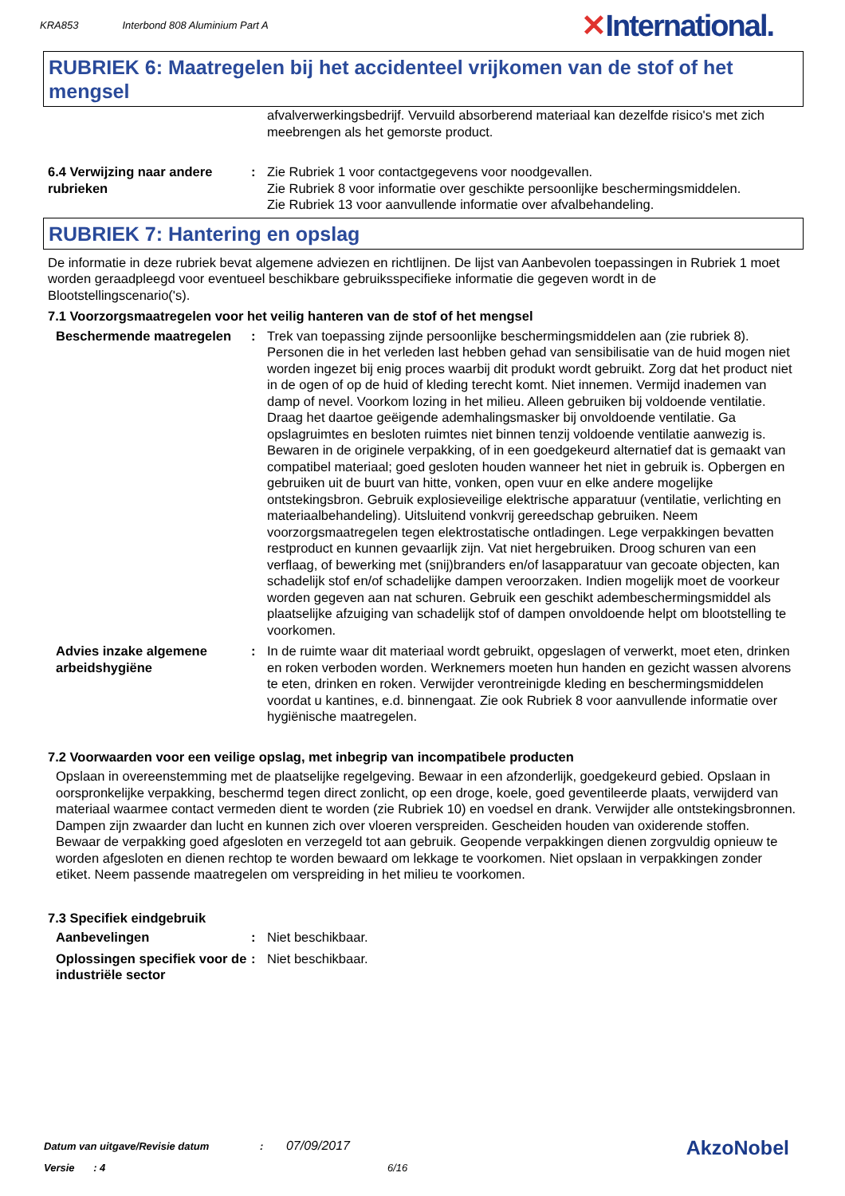KRA853 Interbond 808 Aluminium Part A
✕International.
RUBRIEK 6: Maatregelen bij het accidenteel vrijkomen van de stof of het mengsel
afvalverwerkingsbedrijf. Vervuild absorberend materiaal kan dezelfde risico's met zich meebrengen als het gemorste product.
6.4 Verwijzing naar andere rubrieken
: Zie Rubriek 1 voor contactgegevens voor noodgevallen.
Zie Rubriek 8 voor informatie over geschikte persoonlijke beschermingsmiddelen.
Zie Rubriek 13 voor aanvullende informatie over afvalbehandeling.
RUBRIEK 7: Hantering en opslag
De informatie in deze rubriek bevat algemene adviezen en richtlijnen. De lijst van Aanbevolen toepassingen in Rubriek 1 moet worden geraadpleegd voor eventueel beschikbare gebruiksspecifieke informatie die gegeven wordt in de Blootstellingscenario('s).
7.1 Voorzorgsmaatregelen voor het veilig hanteren van de stof of het mengsel
Beschermende maatregelen : Trek van toepassing zijnde persoonlijke beschermingsmiddelen aan (zie rubriek 8). Personen die in het verleden last hebben gehad van sensibilisatie van de huid mogen niet worden ingezet bij enig proces waarbij dit produkt wordt gebruikt. Zorg dat het product niet in de ogen of op de huid of kleding terecht komt. Niet innemen. Vermijd inademen van damp of nevel. Voorkom lozing in het milieu. Alleen gebruiken bij voldoende ventilatie. Draag het daartoe geëigende ademhalingsmasker bij onvoldoende ventilatie. Ga opslagruimtes en besloten ruimtes niet binnen tenzij voldoende ventilatie aanwezig is. Bewaren in de originele verpakking, of in een goedgekeurd alternatief dat is gemaakt van compatibel materiaal; goed gesloten houden wanneer het niet in gebruik is. Opbergen en gebruiken uit de buurt van hitte, vonken, open vuur en elke andere mogelijke ontstekingsbron. Gebruik explosieveilige elektrische apparatuur (ventilatie, verlichting en materiaalbehandeling). Uitsluitend vonkvrij gereedschap gebruiken. Neem voorzorgsmaatregelen tegen elektrostatische ontladingen. Lege verpakkingen bevatten restproduct en kunnen gevaarlijk zijn. Vat niet hergebruiken. Droog schuren van een verflaag, of bewerking met (snij)branders en/of lasapparatuur van gecoate objecten, kan schadelijk stof en/of schadelijke dampen veroorzaken. Indien mogelijk moet de voorkeur worden gegeven aan nat schuren. Gebruik een geschikt adembeschermingsmiddel als plaatselijke afzuiging van schadelijk stof of dampen onvoldoende helpt om blootstelling te voorkomen.
Advies inzake algemene arbeidshygiëne
: In de ruimte waar dit materiaal wordt gebruikt, opgeslagen of verwerkt, moet eten, drinken en roken verboden worden. Werknemers moeten hun handen en gezicht wassen alvorens te eten, drinken en roken. Verwijder verontreinigde kleding en beschermingsmiddelen voordat u kantines, e.d. binnengaat. Zie ook Rubriek 8 voor aanvullende informatie over hygiënische maatregelen.
7.2 Voorwaarden voor een veilige opslag, met inbegrip van incompatibele producten
Opslaan in overeenstemming met de plaatselijke regelgeving. Bewaar in een afzonderlijk, goedgekeurd gebied. Opslaan in oorspronkelijke verpakking, beschermd tegen direct zonlicht, op een droge, koele, goed geventileerde plaats, verwijderd van materiaal waarmee contact vermeden dient te worden (zie Rubriek 10) en voedsel en drank. Verwijder alle ontstekingsbronnen. Dampen zijn zwaarder dan lucht en kunnen zich over vloeren verspreiden. Gescheiden houden van oxiderende stoffen. Bewaar de verpakking goed afgesloten en verzegeld tot aan gebruik. Geopende verpakkingen dienen zorgvuldig opnieuw te worden afgesloten en dienen rechtop te worden bewaard om lekkage te voorkomen. Niet opslaan in verpakkingen zonder etiket. Neem passende maatregelen om verspreiding in het milieu te voorkomen.
7.3 Specifiek eindgebruik
Aanbevelingen : Niet beschikbaar.
Oplossingen specifiek voor de industriële sector
: Niet beschikbaar.
Datum van uitgave/Revisie datum : 07/09/2017
Versie : 4 6/16
AkzoNobel